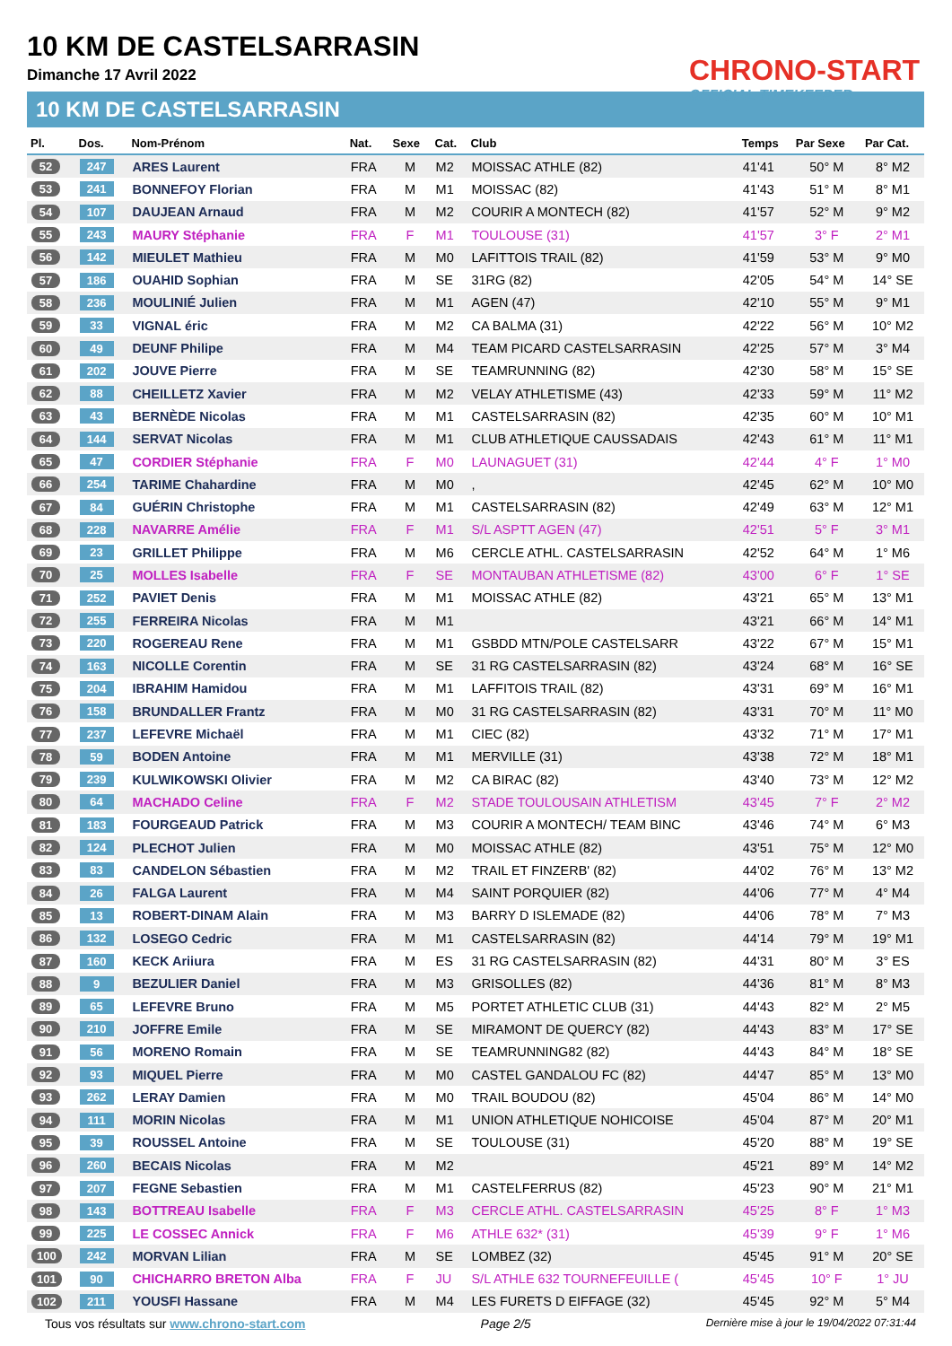10 KM DE CASTELSARRASIN
Dimanche 17 Avril 2022
CHRONO-START
OFFICIAL TIMEKEEPER
10 KM DE CASTELSARRASIN
| Pl. | Dos. | Nom-Prénom | Nat. | Sexe | Cat. | Club | Temps | Par Sexe | Par Cat. |
| --- | --- | --- | --- | --- | --- | --- | --- | --- | --- |
| 52 | 247 | ARES Laurent | FRA | M | M2 | MOISSAC ATHLE (82) | 41'41 | 50° M | 8° M2 |
| 53 | 241 | BONNEFOY Florian | FRA | M | M1 | MOISSAC (82) | 41'43 | 51° M | 8° M1 |
| 54 | 107 | DAUJEAN Arnaud | FRA | M | M2 | COURIR A MONTECH (82) | 41'57 | 52° M | 9° M2 |
| 55 | 243 | MAURY Stéphanie | FRA | F | M1 | TOULOUSE (31) | 41'57 | 3° F | 2° M1 |
| 56 | 142 | MIEULET Mathieu | FRA | M | M0 | LAFITTOIS TRAIL (82) | 41'59 | 53° M | 9° M0 |
| 57 | 186 | OUAHID Sophian | FRA | M | SE | 31RG (82) | 42'05 | 54° M | 14° SE |
| 58 | 236 | MOULINIÉ Julien | FRA | M | M1 | AGEN (47) | 42'10 | 55° M | 9° M1 |
| 59 | 33 | VIGNAL éric | FRA | M | M2 | CA BALMA (31) | 42'22 | 56° M | 10° M2 |
| 60 | 49 | DEUNF Philipe | FRA | M | M4 | TEAM PICARD CASTELSARRASIN | 42'25 | 57° M | 3° M4 |
| 61 | 202 | JOUVE Pierre | FRA | M | SE | TEAMRUNNING (82) | 42'30 | 58° M | 15° SE |
| 62 | 88 | CHEILLETZ Xavier | FRA | M | M2 | VELAY ATHLETISME (43) | 42'33 | 59° M | 11° M2 |
| 63 | 43 | BERNÈDE Nicolas | FRA | M | M1 | CASTELSARRASIN (82) | 42'35 | 60° M | 10° M1 |
| 64 | 144 | SERVAT Nicolas | FRA | M | M1 | CLUB ATHLETIQUE CAUSSADAIS | 42'43 | 61° M | 11° M1 |
| 65 | 47 | CORDIER Stéphanie | FRA | F | M0 | LAUNAGUET (31) | 42'44 | 4° F | 1° M0 |
| 66 | 254 | TARIME Chahardine | FRA | M | M0 | , | 42'45 | 62° M | 10° M0 |
| 67 | 84 | GUÉRIN Christophe | FRA | M | M1 | CASTELSARRASIN (82) | 42'49 | 63° M | 12° M1 |
| 68 | 228 | NAVARRE Amélie | FRA | F | M1 | S/L ASPTT AGEN (47) | 42'51 | 5° F | 3° M1 |
| 69 | 23 | GRILLET Philippe | FRA | M | M6 | CERCLE ATHL. CASTELSARRASIN | 42'52 | 64° M | 1° M6 |
| 70 | 25 | MOLLES Isabelle | FRA | F | SE | MONTAUBAN ATHLETISME (82) | 43'00 | 6° F | 1° SE |
| 71 | 252 | PAVIET Denis | FRA | M | M1 | MOISSAC ATHLE (82) | 43'21 | 65° M | 13° M1 |
| 72 | 255 | FERREIRA Nicolas | FRA | M | M1 | | 43'21 | 66° M | 14° M1 |
| 73 | 220 | ROGEREAU Rene | FRA | M | M1 | GSBDD MTN/POLE CASTELSARR | 43'22 | 67° M | 15° M1 |
| 74 | 163 | NICOLLE Corentin | FRA | M | SE | 31 RG CASTELSARRASIN (82) | 43'24 | 68° M | 16° SE |
| 75 | 204 | IBRAHIM Hamidou | FRA | M | M1 | LAFFITOIS TRAIL (82) | 43'31 | 69° M | 16° M1 |
| 76 | 158 | BRUNDALLER Frantz | FRA | M | M0 | 31 RG CASTELSARRASIN (82) | 43'31 | 70° M | 11° M0 |
| 77 | 237 | LEFEVRE Michaël | FRA | M | M1 | CIEC (82) | 43'32 | 71° M | 17° M1 |
| 78 | 59 | BODEN Antoine | FRA | M | M1 | MERVILLE (31) | 43'38 | 72° M | 18° M1 |
| 79 | 239 | KULWIKOWSKI Olivier | FRA | M | M2 | CA BIRAC (82) | 43'40 | 73° M | 12° M2 |
| 80 | 64 | MACHADO Celine | FRA | F | M2 | STADE TOULOUSAIN ATHLETISM | 43'45 | 7° F | 2° M2 |
| 81 | 183 | FOURGEAUD Patrick | FRA | M | M3 | COURIR A MONTECH/ TEAM BINC | 43'46 | 74° M | 6° M3 |
| 82 | 124 | PLECHOT Julien | FRA | M | M0 | MOISSAC ATHLE (82) | 43'51 | 75° M | 12° M0 |
| 83 | 83 | CANDELON Sébastien | FRA | M | M2 | TRAIL ET FINZERB' (82) | 44'02 | 76° M | 13° M2 |
| 84 | 26 | FALGA Laurent | FRA | M | M4 | SAINT PORQUIER (82) | 44'06 | 77° M | 4° M4 |
| 85 | 13 | ROBERT-DINAM Alain | FRA | M | M3 | BARRY D ISLEMADE (82) | 44'06 | 78° M | 7° M3 |
| 86 | 132 | LOSEGO Cedric | FRA | M | M1 | CASTELSARRASIN (82) | 44'14 | 79° M | 19° M1 |
| 87 | 160 | KECK Ariiura | FRA | M | ES | 31 RG CASTELSARRASIN (82) | 44'31 | 80° M | 3° ES |
| 88 | 9 | BEZULIER Daniel | FRA | M | M3 | GRISOLLES (82) | 44'36 | 81° M | 8° M3 |
| 89 | 65 | LEFEVRE Bruno | FRA | M | M5 | PORTET ATHLETIC CLUB (31) | 44'43 | 82° M | 2° M5 |
| 90 | 210 | JOFFRE Emile | FRA | M | SE | MIRAMONT DE QUERCY (82) | 44'43 | 83° M | 17° SE |
| 91 | 56 | MORENO Romain | FRA | M | SE | TEAMRUNNING82 (82) | 44'43 | 84° M | 18° SE |
| 92 | 93 | MIQUEL Pierre | FRA | M | M0 | CASTEL GANDALOU FC (82) | 44'47 | 85° M | 13° M0 |
| 93 | 262 | LERAY Damien | FRA | M | M0 | TRAIL BOUDOU (82) | 45'04 | 86° M | 14° M0 |
| 94 | 111 | MORIN Nicolas | FRA | M | M1 | UNION ATHLETIQUE NOHICOISE | 45'04 | 87° M | 20° M1 |
| 95 | 39 | ROUSSEL Antoine | FRA | M | SE | TOULOUSE (31) | 45'20 | 88° M | 19° SE |
| 96 | 260 | BECAIS Nicolas | FRA | M | M2 | | 45'21 | 89° M | 14° M2 |
| 97 | 207 | FEGNE Sebastien | FRA | M | M1 | CASTELFERRUS (82) | 45'23 | 90° M | 21° M1 |
| 98 | 143 | BOTTREAU Isabelle | FRA | F | M3 | CERCLE ATHL. CASTELSARRASIN | 45'25 | 8° F | 1° M3 |
| 99 | 225 | LE COSSEC Annick | FRA | F | M6 | ATHLE 632* (31) | 45'39 | 9° F | 1° M6 |
| 100 | 242 | MORVAN Lilian | FRA | M | SE | LOMBEZ (32) | 45'45 | 91° M | 20° SE |
| 101 | 90 | CHICHARRO BRETON Alba | FRA | F | JU | S/L ATHLE 632 TOURNEFEUILLE ( | 45'45 | 10° F | 1° JU |
| 102 | 211 | YOUSFI Hassane | FRA | M | M4 | LES FURETS D EIFFAGE (32) | 45'45 | 92° M | 5° M4 |
Tous vos résultats sur www.chrono-start.com Page 2/5 Dernière mise à jour le 19/04/2022 07:31:44